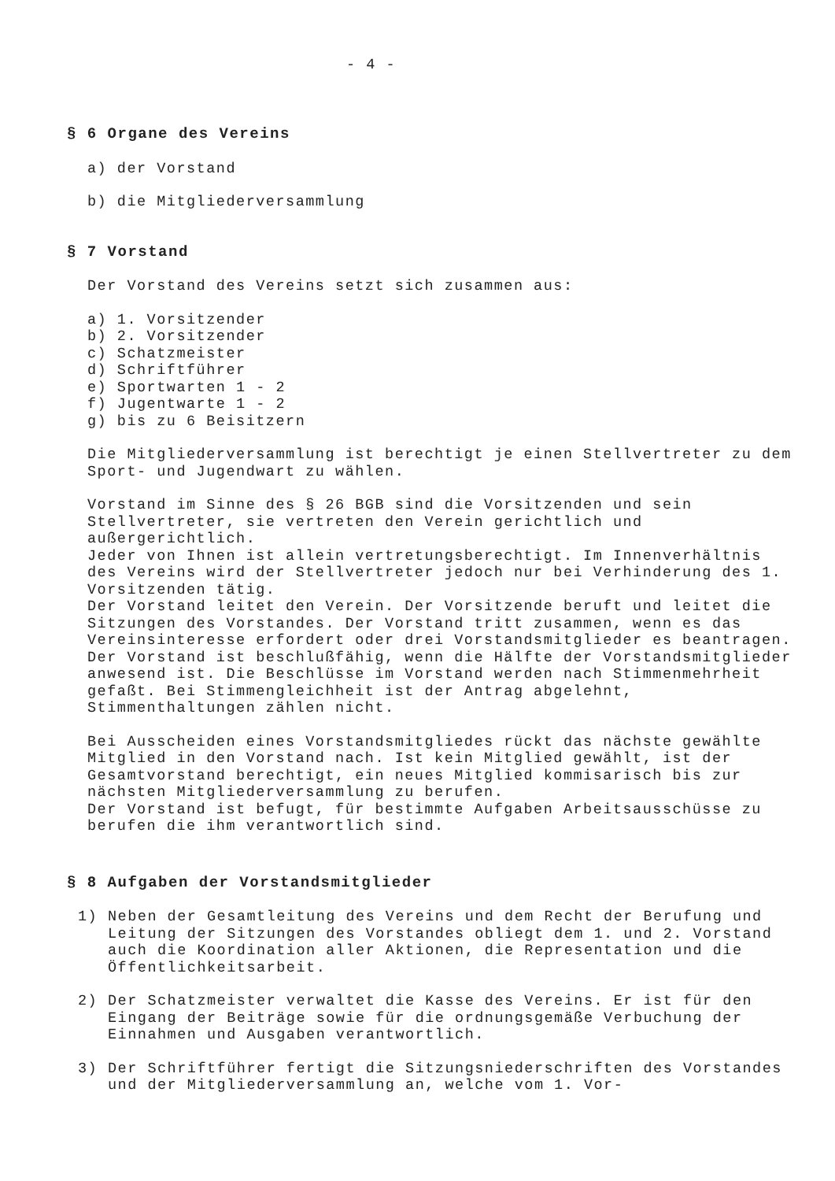- 4 -
§ 6 Organe des Vereins
a) der Vorstand
b) die Mitgliederversammlung
§ 7 Vorstand
Der Vorstand des Vereins setzt sich zusammen aus:
a) 1. Vorsitzender
b) 2. Vorsitzender
c) Schatzmeister
d) Schriftführer
e) Sportwarten 1 - 2
f) Jugentwarte 1 - 2
g) bis zu 6 Beisitzern
Die Mitgliederversammlung ist berechtigt je einen Stellvertreter zu dem Sport- und Jugendwart zu wählen.
Vorstand im Sinne des § 26 BGB sind die Vorsitzenden und sein Stellvertreter, sie vertreten den Verein gerichtlich und außergerichtlich.
Jeder von Ihnen ist allein vertretungsberechtigt. Im Innenverhältnis des Vereins wird der Stellvertreter jedoch nur bei Verhinderung des 1. Vorsitzenden tätig.
Der Vorstand leitet den Verein. Der Vorsitzende beruft und leitet die Sitzungen des Vorstandes. Der Vorstand tritt zusammen, wenn es das Vereinsinteresse erfordert oder drei Vorstandsmitglieder es beantragen.
Der Vorstand ist beschlußfähig, wenn die Hälfte der Vorstandsmitglieder anwesend ist. Die Beschlüsse im Vorstand werden nach Stimmenmehrheit gefaßt. Bei Stimmengleichheit ist der Antrag abgelehnt, Stimmenthaltungen zählen nicht.
Bei Ausscheiden eines Vorstandsmitgliedes rückt das nächste gewählte Mitglied in den Vorstand nach. Ist kein Mitglied gewählt, ist der Gesamtvorstand berechtigt, ein neues Mitglied kommisarisch bis zur nächsten Mitgliederversammlung zu berufen.
Der Vorstand ist befugt, für bestimmte Aufgaben Arbeitsausschüsse zu berufen die ihm verantwortlich sind.
§ 8 Aufgaben der Vorstandsmitglieder
1) Neben der Gesamtleitung des Vereins und dem Recht der Berufung und Leitung der Sitzungen des Vorstandes obliegt dem 1. und 2. Vorstand auch die Koordination aller Aktionen, die Representation und die Öffentlichkeitsarbeit.
2) Der Schatzmeister verwaltet die Kasse des Vereins. Er ist für den Eingang der Beiträge sowie für die ordnungsgemäße Verbuchung der Einnahmen und Ausgaben verantwortlich.
3) Der Schriftführer fertigt die Sitzungsniederschriften des Vorstandes und der Mitgliederversammlung an, welche vom 1. Vor-